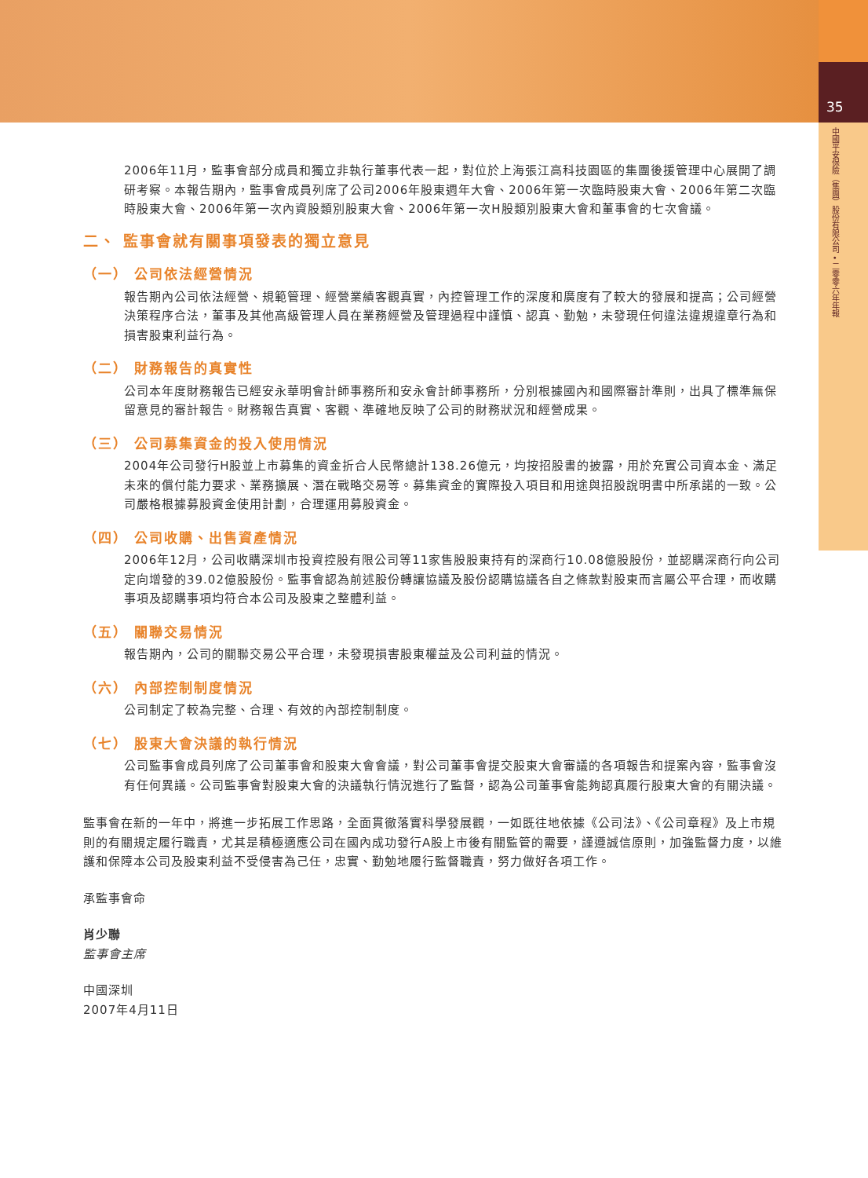35
中國平安保險（集團）股份有限公司 • 二零零六年年報
2006年11月，監事會部分成員和獨立非執行董事代表一起，對位於上海張江高科技園區的集團後援管理中心展開了調研考察。本報告期內，監事會成員列席了公司2006年股東週年大會、2006年第一次臨時股東大會、2006年第二次臨時股東大會、2006年第一次內資股類別股東大會、2006年第一次H股類別股東大會和董事會的七次會議。
二、 監事會就有關事項發表的獨立意見
（一） 公司依法經營情況
報告期內公司依法經營、規範管理、經營業績客觀真實，內控管理工作的深度和廣度有了較大的發展和提高；公司經營決策程序合法，董事及其他高級管理人員在業務經營及管理過程中謹慎、認真、勤勉，未發現任何違法違規違章行為和損害股東利益行為。
（二） 財務報告的真實性
公司本年度財務報告已經安永華明會計師事務所和安永會計師事務所，分別根據國內和國際審計準則，出具了標準無保留意見的審計報告。財務報告真實、客觀、準確地反映了公司的財務狀況和經營成果。
（三） 公司募集資金的投入使用情況
2004年公司發行H股並上市募集的資金折合人民幣總計138.26億元，均按招股書的披露，用於充實公司資本金、滿足未來的償付能力要求、業務擴展、潛在戰略交易等。募集資金的實際投入項目和用途與招股說明書中所承諾的一致。公司嚴格根據募股資金使用計劃，合理運用募股資金。
（四） 公司收購、出售資產情況
2006年12月，公司收購深圳市投資控股有限公司等11家售股股東持有的深商行10.08億股股份，並認購深商行向公司定向增發的39.02億股股份。監事會認為前述股份轉讓協議及股份認購協議各自之條款對股東而言屬公平合理，而收購事項及認購事項均符合本公司及股東之整體利益。
（五） 關聯交易情況
報告期內，公司的關聯交易公平合理，未發現損害股東權益及公司利益的情況。
（六） 內部控制制度情況
公司制定了較為完整、合理、有效的內部控制制度。
（七） 股東大會決議的執行情況
公司監事會成員列席了公司董事會和股東大會會議，對公司董事會提交股東大會審議的各項報告和提案內容，監事會沒有任何異議。公司監事會對股東大會的決議執行情況進行了監督，認為公司董事會能夠認真履行股東大會的有關決議。
監事會在新的一年中，將進一步拓展工作思路，全面貫徹落實科學發展觀，一如既往地依據《公司法》、《公司章程》及上市規則的有關規定履行職責，尤其是積極適應公司在國內成功發行A股上市後有關監管的需要，謹遵誠信原則，加強監督力度，以維護和保障本公司及股東利益不受侵害為己任，忠實、勤勉地履行監督職責，努力做好各項工作。
承監事會命
肖少聯
監事會主席
中國深圳
2007年4月11日